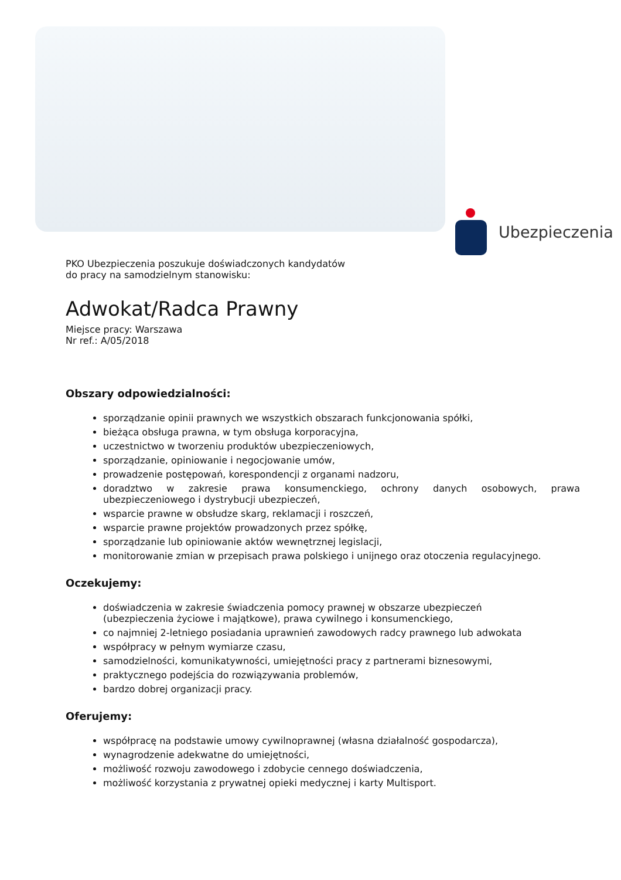Ubezpieczenia
PKO Ubezpieczenia poszukuje doświadczonych kandydatów
do pracy na samodzielnym stanowisku:
Adwokat/Radca Prawny
Miejsce pracy: Warszawa
Nr ref.: A/05/2018
Obszary odpowiedzialności:
sporządzanie opinii prawnych we wszystkich obszarach funkcjonowania spółki,
bieżąca obsługa prawna, w tym obsługa korporacyjna,
uczestnictwo w tworzeniu produktów ubezpieczeniowych,
sporządzanie, opiniowanie i negocjowanie umów,
prowadzenie postępowań, korespondencji z organami nadzoru,
doradztwo w zakresie prawa konsumenckiego, ochrony danych osobowych, prawa ubezpieczeniowego i dystrybucji ubezpieczeń,
wsparcie prawne w obsłudze skarg, reklamacji i roszczeń,
wsparcie prawne projektów prowadzonych przez spółkę,
sporządzanie lub opiniowanie aktów wewnętrznej legislacji,
monitorowanie zmian w przepisach prawa polskiego i unijnego oraz otoczenia regulacyjnego.
Oczekujemy:
doświadczenia w zakresie świadczenia pomocy prawnej w obszarze ubezpieczeń
(ubezpieczenia życiowe i majątkowe), prawa cywilnego i konsumenckiego,
co najmniej 2-letniego posiadania uprawnień zawodowych radcy prawnego lub adwokata
współpracy w pełnym wymiarze czasu,
samodzielności, komunikatywności, umiejętności pracy z partnerami biznesowymi,
praktycznego podejścia do rozwiązywania problemów,
bardzo dobrej organizacji pracy.
Oferujemy:
współpracę na podstawie umowy cywilnoprawnej (własna działalność gospodarcza),
wynagrodzenie adekwatne do umiejętności,
możliwość rozwoju zawodowego i zdobycie cennego doświadczenia,
możliwość korzystania z prywatnej opieki medycznej i karty Multisport.